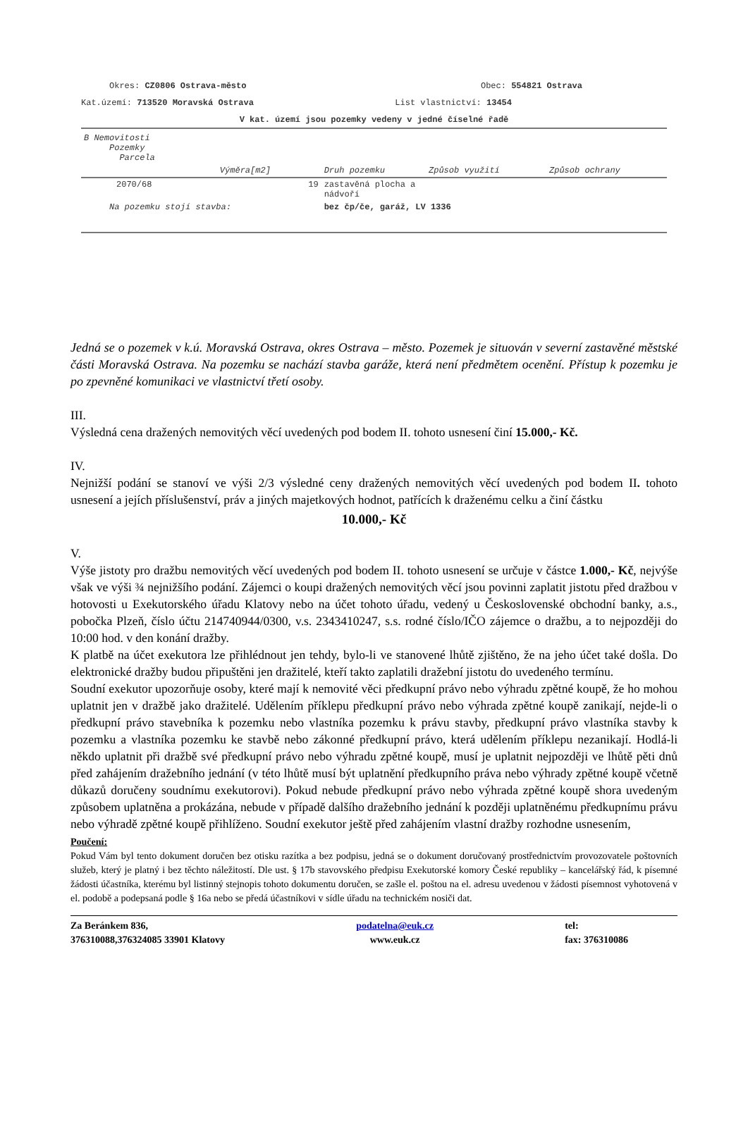Okres: CZ0806 Ostrava-město Obec: 554821 Ostrava
Kat.území: 713520 Moravská Ostrava List vlastnictví: 13454
V kat. území jsou pozemky vedeny v jedné číselné řadě
| B Nemovitosti Pozemky Parcela | | | | |
| | Výměra[m2] | Druh pozemku | Způsob využití | Způsob ochrany |
| 2070/68 | 19 | zastavěná plocha a nádvoří | | |
| Na pozemku stojí stavba: | | bez čp/če, garáž, LV 1336 | | |
Jedná se o pozemek v k.ú. Moravská Ostrava, okres Ostrava – město. Pozemek je situován v severní zastavěné městské části Moravská Ostrava. Na pozemku se nachází stavba garáže, která není předmětem ocenění. Přístup k pozemku je po zpevněné komunikaci ve vlastnictví třetí osoby.
III.
Výsledná cena dražených nemovitých věcí uvedených pod bodem II. tohoto usnesení činí 15.000,- Kč.
IV.
Nejnižší podání se stanoví ve výši 2/3 výsledné ceny dražených nemovitých věcí uvedených pod bodem II. tohoto usnesení a jejích příslušenství, práv a jiných majetkových hodnot, patřících k draženému celku a činí částku
10.000,- Kč
V.
Výše jistoty pro dražbu nemovitých věcí uvedených pod bodem II. tohoto usnesení se určuje v částce 1.000,- Kč, nejvýše však ve výši ¾ nejnižšího podání. Zájemci o koupi dražených nemovitých věcí jsou povinni zaplatit jistotu před dražbou v hotovosti u Exekutorského úřadu Klatovy nebo na účet tohoto úřadu, vedený u Československé obchodní banky, a.s., pobočka Plzeň, číslo účtu 214740944/0300, v.s. 2343410247, s.s. rodné číslo/IČO zájemce o dražbu, a to nejpozději do 10:00 hod. v den konání dražby.
K platbě na účet exekutora lze přihlédnout jen tehdy, bylo-li ve stanovené lhůtě zjištěno, že na jeho účet také došla. Do elektronické dražby budou připuštěni jen dražitelé, kteří takto zaplatili dražební jistotu do uvedeného termínu.
Soudní exekutor upozorňuje osoby, které mají k nemovité věci předkupní právo nebo výhradu zpětné koupě, že ho mohou uplatnit jen v dražbě jako dražitelé. Udělením příklepu předkupní právo nebo výhrada zpětné koupě zanikají, nejde-li o předkupní právo stavebníka k pozemku nebo vlastníka pozemku k právu stavby, předkupní právo vlastníka stavby k pozemku a vlastníka pozemku ke stavbě nebo zákonné předkupní právo, která udělením příklepu nezanikají. Hodlá-li někdo uplatnit při dražbě své předkupní právo nebo výhradu zpětné koupě, musí je uplatnit nejpozději ve lhůtě pěti dnů před zahájením dražebního jednání (v této lhůtě musí být uplatnění předkupního práva nebo výhrady zpětné koupě včetně důkazů doručeny soudnímu exekutorovi). Pokud nebude předkupní právo nebo výhrada zpětné koupě shora uvedeným způsobem uplatněna a prokázána, nebude v případě dalšího dražebního jednání k později uplatněnému předkupnímu právu nebo výhradě zpětné koupě přihlíženo. Soudní exekutor ještě před zahájením vlastní dražby rozhodne usnesením,
Poučení:
Pokud Vám byl tento dokument doručen bez otisku razítka a bez podpisu, jedná se o dokument doručovaný prostřednictvím provozovatele poštovních služeb, který je platný i bez těchto náležitostí. Dle ust. § 17b stavovského předpisu Exekutorské komory České republiky – kancelářský řád, k písemné žádosti účastníka, kterému byl listinný stejnopis tohoto dokumentu doručen, se zašle el. poštou na el. adresu uvedenou v žádosti písemnost vyhotovená v el. podobě a podepsaná podle § 16a nebo se předá účastníkovi v sídle úřadu na technickém nosiči dat.
Za Beránkem 836,
376310088,376324085 33901 Klatovy
podatelna@euk.cz
www.euk.cz
tel:
fax: 376310086